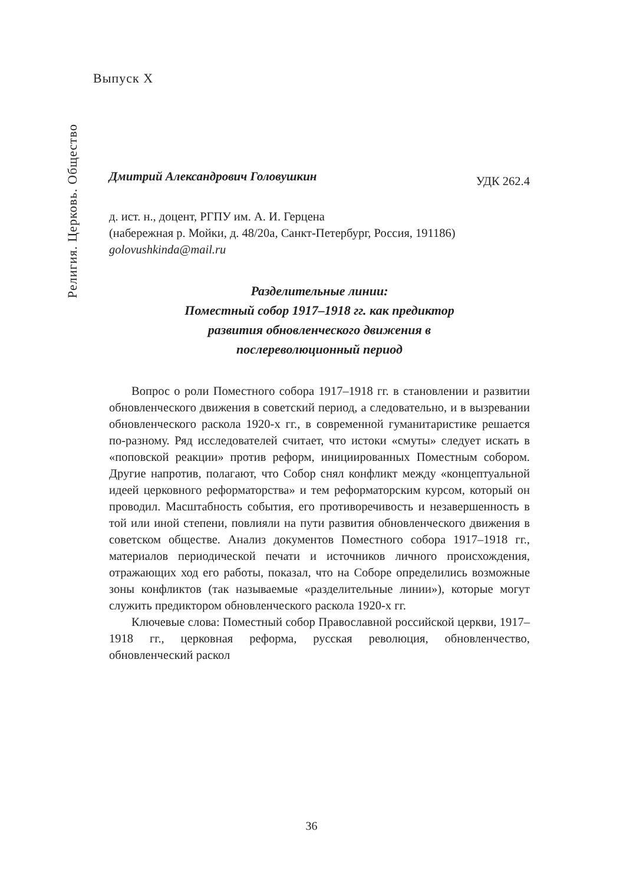Выпуск X
Религия. Церковь. Общество
Дмитрий Александрович Головушкин УДК 262.4
д. ист. н., доцент, РГПУ им. А. И. Герцена
(набережная р. Мойки, д. 48/20а, Санкт-Петербург, Россия, 191186)
golovushkinda@mail.ru
Разделительные линии:
Поместный собор 1917–1918 гг. как предиктор
развития обновленческого движения в
послереволюционный период
Вопрос о роли Поместного собора 1917–1918 гг. в становлении и развитии обновленческого движения в советский период, а следовательно, и в вызревании обновленческого раскола 1920-х гг., в современной гуманитаристике решается по-разному. Ряд исследователей считает, что истоки «смуты» следует искать в «поповской реакции» против реформ, инициированных Поместным собором. Другие напротив, полагают, что Собор снял конфликт между «концептуальной идеей церковного реформаторства» и тем реформаторским курсом, который он проводил. Масштабность события, его противоречивость и незавершенность в той или иной степени, повлияли на пути развития обновленческого движения в советском обществе. Анализ документов Поместного собора 1917–1918 гг., материалов периодической печати и источников личного происхождения, отражающих ход его работы, показал, что на Соборе определились возможные зоны конфликтов (так называемые «разделительные линии»), которые могут служить предиктором обновленческого раскола 1920-х гг.
Ключевые слова: Поместный собор Православной российской церкви, 1917–1918 гг., церковная реформа, русская революция, обновленчество, обновленческий раскол
36